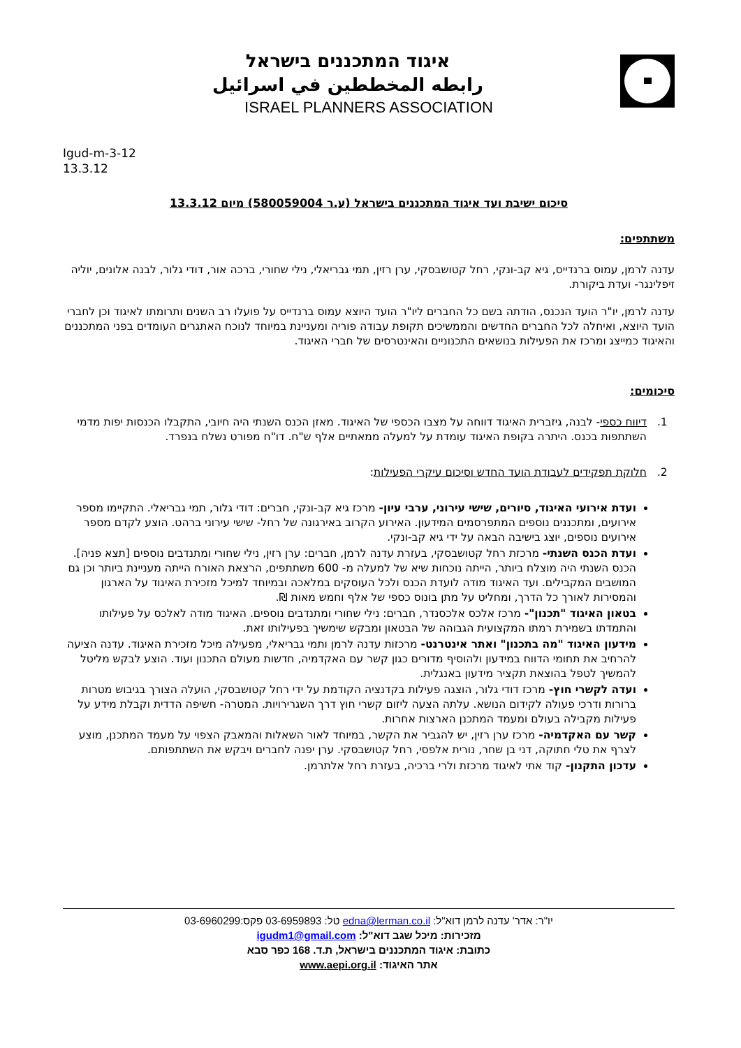איגוד המתכננים בישראל
رابطه المخططين في اسرائيل
ISRAEL PLANNERS ASSOCIATION
Igud-m-3-12
13.3.12
סיכום ישיבת ועד איגוד המתכננים בישראל (ע.ר 580059004) מיום 13.3.12
משתתפים:
עדנה לרמן, עמוס ברנדייס, גיא קב-ונקי, רחל קטושבסקי, ערן רזין, תמי גבריאלי, נילי שחורי, ברכה אור, דודי גלור, לבנה אלונים, יוליה זיפלינגר- ועדת ביקורת.
עדנה לרמן, יו"ר הועד הנכנס, הודתה בשם כל החברים ליו"ר הועד היוצא עמוס ברנדייס על פועלו רב השנים ותרומתו לאיגוד וכן לחברי הועד היוצא, ואיחלה לכל החברים החדשים והממשיכים תקופת עבודה פוריה ומעניינת במיוחד לנוכח האתגרים העומדים בפני המתכננים והאיגוד כמייצג ומרכז את הפעילות בנושאים התכנוניים והאינטרסים של חברי האיגוד.
סיכומים:
1. דיווח כספי- לבנה, גיזברית האיגוד דווחה על מצבו הכספי של האיגוד. מאזן הכנס השנתי היה חיובי, התקבלו הכנסות יפות מדמי השתתפות בכנס. היתרה בקופת האיגוד עומדת על למעלה ממאתיים אלף ש"ח. דו"ח מפורט נשלח בנפרד.
2. חלוקת תפקידים לעבודת הועד החדש וסיכום עיקרי הפעילות:
ועדת אירועי האיגוד, סיורים, שישי עירוני, ערבי עיון- מרכז גיא קב-ונקי, חברים: דודי גלור, תמי גבריאלי. התקיימו מספר אירועים, ומתכננים נוספים המתפרסמים המידעון. האירוע הקרוב באירגונה של רחל- שישי עירוני ברהט. הוצע לקדם מספר אירועים נוספים, יוצג בישיבה הבאה על ידי גיא קב-ונקי.
ועדת הכנס השנתי- מרכזת רחל קטושבסקי, בעזרת עדנה לרמן, חברים: ערן רזין, נילי שחורי ומתנדבים נוספים [תצא פניה]. הכנס השנתי היה מוצלח ביותר, הייתה נוכחות שיא של למעלה מ- 600 משתתפים, הרצאת האורח הייתה מעניינת ביותר וכן גם המושבים המקבילים. ועד האיגוד מודה לועדת הכנס ולכל העוסקים במלאכה ובמיוחד למיכל מזכירת האיגוד על הארגון והמסירות לאורך כל הדרך, ומחליט על מתן בונוס כספי של אלף וחמש מאות ₪.
בטאון האיגוד "תכנון"- מרכז אלכס אלכסנדר, חברים: נילי שחורי ומתנדבים נוספים. האיגוד מודה לאלכס על פעילותו והתמדתו בשמירת רמתו המקצועית הגבוהה של הבטאון ומבקש שימשיך בפעילותו זאת.
מידעון האיגוד "מה בתכנון" ואתר אינטרנט- מרכזות עדנה לרמן ותמי גבריאלי, מפעילה מיכל מזכירת האיגוד. עדנה הציעה להרחיב את תחומי הדווח במידעון ולהוסיף מדורים כגון קשר עם האקדמיה, חדשות מעולם התכנון ועוד. הוצע לבקש מליטל להמשיך לטפל בהוצאת תקציר מידעון באנגלית.
ועדה לקשרי חוץ- מרכז דודי גלור, הוצגה פעילות בקדנציה הקודמת על ידי רחל קטושבסקי, הועלה הצורך בגיבוש מטרות ברורות ודרכי פעולה לקידום הנושא. עלתה הצעה ליזום קשרי חוץ דרך השגרירויות. המטרה- חשיפה הדדית וקבלת מידע על פעילות מקבילה בעולם ומעמד המתכנן הארצות אחרות.
קשר עם האקדמיה- מרכז ערן רזין, יש להגביר את הקשר, במיוחד לאור השאלות והמאבק הצפוי על מעמד המתכנן, מוצע לצרף את טלי חתוקה, דני בן שחר, נורית אלפסי, רחל קטושבסקי. ערן יפנה לחברים ויבקש את השתתפותם.
עדכון התקנון- קוד אתי לאיגוד מרכזת ולרי ברכיה, בעזרת רחל אלתרמן.
יו"ר: אדר' עדנה לרמן דוא"ל: edna@lerman.co.il טל: 03-6959893 פקס:03-6960299
מזכירות: מיכל שגב דוא"ל: igudm1@gmail.com
כתובת: איגוד המתכננים בישראל, ת.ד. 168 כפר סבא
אתר האיגוד: www.aepi.org.il